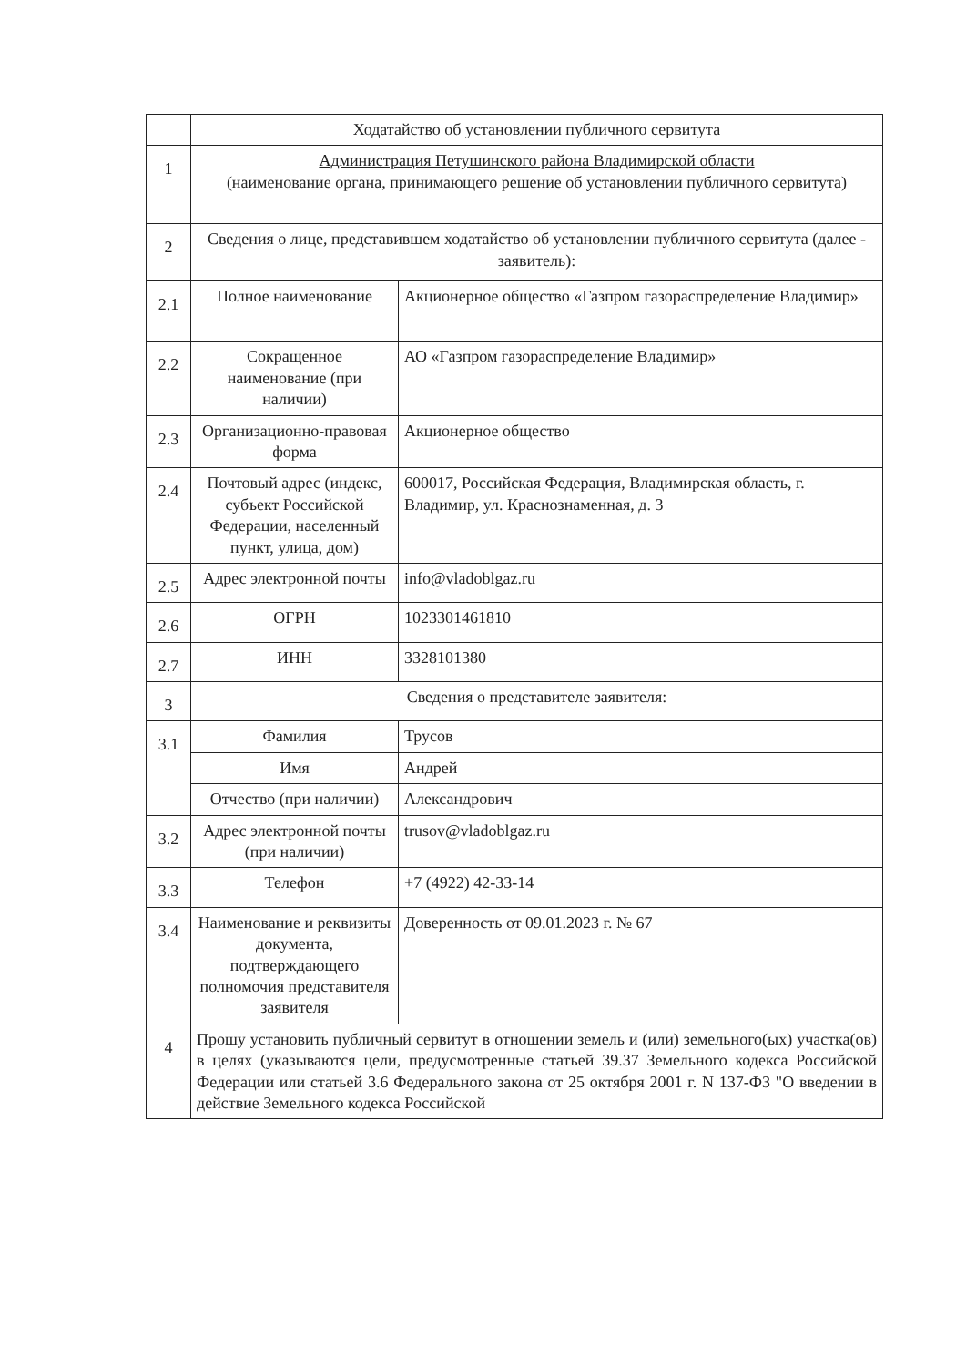| | Ходатайство об установлении публичного сервитута | |
| 1 | Администрация Петушинского района Владимирской области (наименование органа, принимающего решение об установлении публичного сервитута) | |
| 2 | Сведения о лице, представившем ходатайство об установлении публичного сервитута (далее - заявитель): | |
| 2.1 | Полное наименование | Акционерное общество «Газпром газораспределение Владимир» |
| 2.2 | Сокращенное наименование (при наличии) | АО «Газпром газораспределение Владимир» |
| 2.3 | Организационно-правовая форма | Акционерное общество |
| 2.4 | Почтовый адрес (индекс, субъект Российской Федерации, населенный пункт, улица, дом) | 600017, Российская Федерация, Владимирская область, г. Владимир, ул. Краснознаменная, д. 3 |
| 2.5 | Адрес электронной почты | info@vladoblgaz.ru |
| 2.6 | ОГРН | 1023301461810 |
| 2.7 | ИНН | 3328101380 |
| 3 | Сведения о представителе заявителя: | |
| 3.1 | Фамилия | Трусов |
| | Имя | Андрей |
| | Отчество (при наличии) | Александрович |
| 3.2 | Адрес электронной почты (при наличии) | trusov@vladoblgaz.ru |
| 3.3 | Телефон | +7 (4922) 42-33-14 |
| 3.4 | Наименование и реквизиты документа, подтверждающего полномочия представителя заявителя | Доверенность от 09.01.2023 г. № 67 |
| 4 | Прошу установить публичный сервитут в отношении земель и (или) земельного(ых) участка(ов) в целях (указываются цели, предусмотренные статьей 39.37 Земельного кодекса Российской Федерации или статьей 3.6 Федерального закона от 25 октября 2001 г. N 137-ФЗ "О введении в действие Земельного кодекса Российской | |